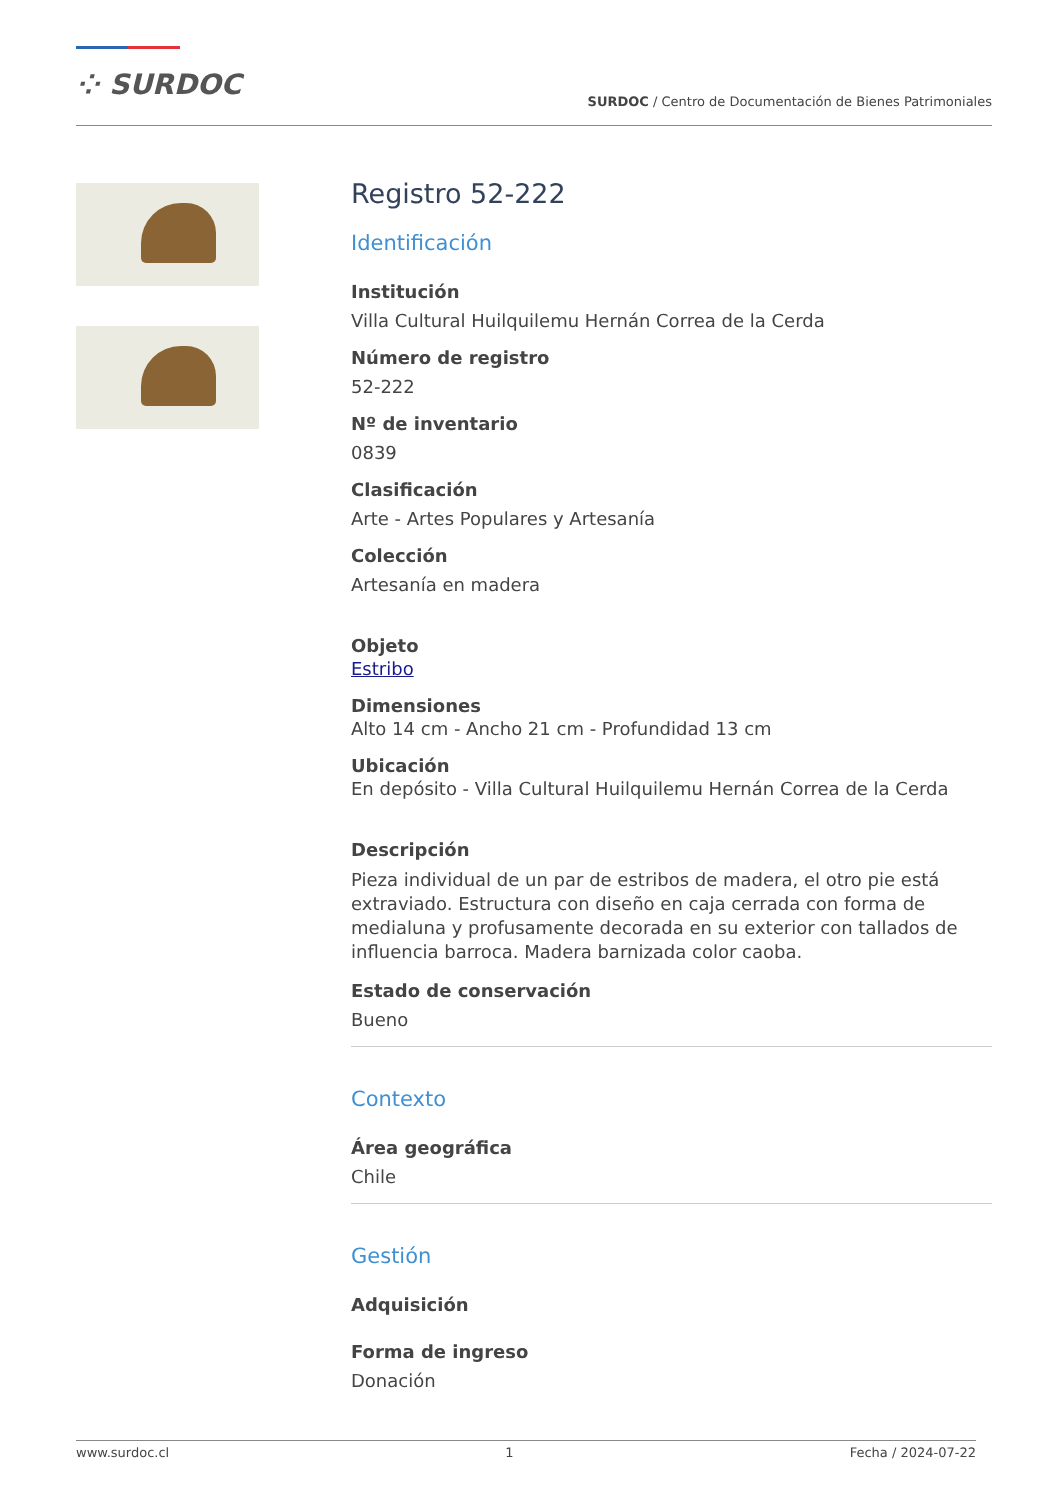⁘ SURDOC
SURDOC / Centro de Documentación de Bienes Patrimoniales
Registro 52-222
Identificación
Institución
Villa Cultural Huilquilemu Hernán Correa de la Cerda
Número de registro
52-222
Nº de inventario
0839
Clasificación
Arte - Artes Populares y Artesanía
Colección
Artesanía en madera
Objeto
Estribo
Dimensiones
Alto 14 cm - Ancho 21 cm - Profundidad 13 cm
Ubicación
En depósito - Villa Cultural Huilquilemu Hernán Correa de la Cerda
Descripción
Pieza individual de un par de estribos de madera, el otro pie está extraviado. Estructura con diseño en caja cerrada con forma de medialuna y profusamente decorada en su exterior con tallados de influencia barroca. Madera barnizada color caoba.
Estado de conservación
Bueno
Contexto
Área geográfica
Chile
Gestión
Adquisición
Forma de ingreso
Donación
www.surdoc.cl 1 Fecha / 2024-07-22